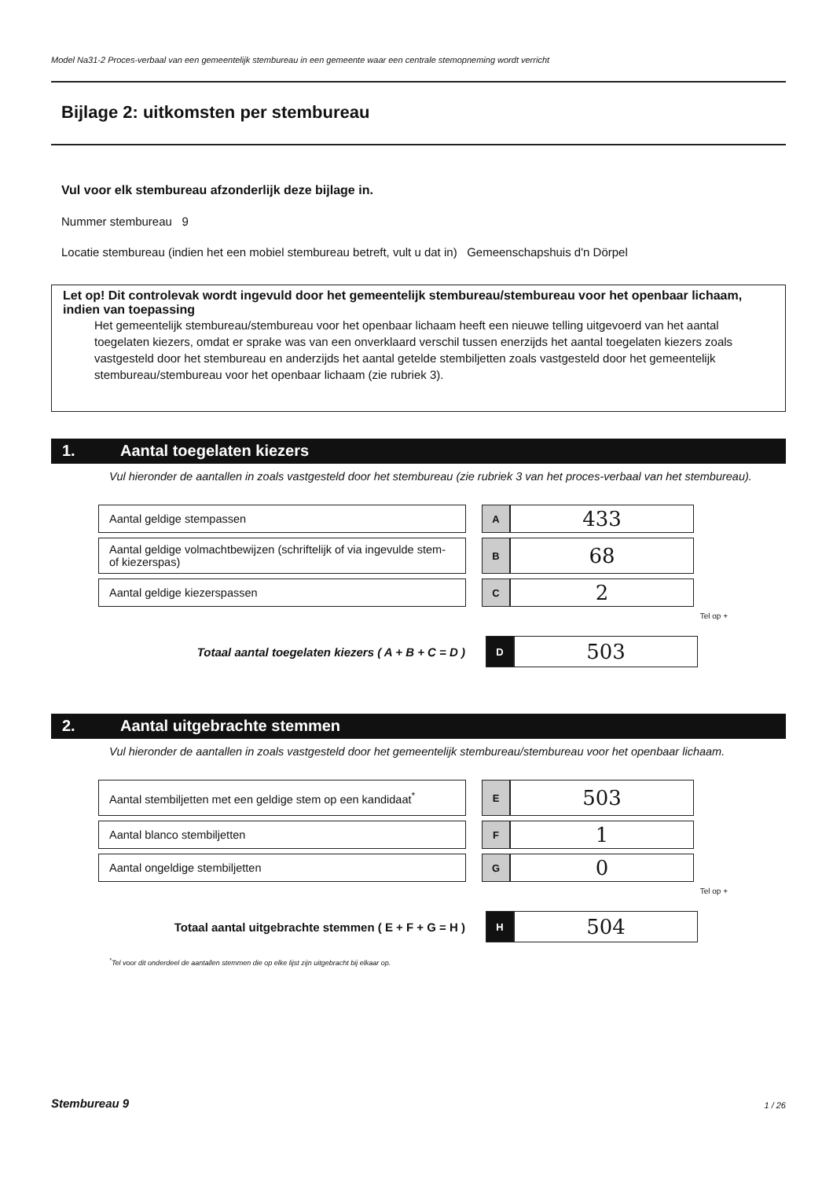Model Na31-2 Proces-verbaal van een gemeentelijk stembureau in een gemeente waar een centrale stemopneming wordt verricht
Bijlage 2: uitkomsten per stembureau
Vul voor elk stembureau afzonderlijk deze bijlage in.
Nummer stembureau 9
Locatie stembureau (indien het een mobiel stembureau betreft, vult u dat in) Gemeenschapshuis d'n Dörpel
Let op! Dit controlevak wordt ingevuld door het gemeentelijk stembureau/stembureau voor het openbaar lichaam, indien van toepassing
Het gemeentelijk stembureau/stembureau voor het openbaar lichaam heeft een nieuwe telling uitgevoerd van het aantal toegelaten kiezers, omdat er sprake was van een onverklaard verschil tussen enerzijds het aantal toegelaten kiezers zoals vastgesteld door het stembureau en anderzijds het aantal getelde stembiljetten zoals vastgesteld door het gemeentelijk stembureau/stembureau voor het openbaar lichaam (zie rubriek 3).
1. Aantal toegelaten kiezers
Vul hieronder de aantallen in zoals vastgesteld door het stembureau (zie rubriek 3 van het proces-verbaal van het stembureau).
| Aantal geldige stempassen | | A | 433 |
| Aantal geldige volmachtbewijzen (schriftelijk of via ingevulde stem- of kiezerspas) | | B | 68 |
| Aantal geldige kiezerspassen | | C | 2 |
Tel op +
| Totaal aantal toegelaten kiezers ( A + B + C = D ) | | D | 503 |
2. Aantal uitgebrachte stemmen
Vul hieronder de aantallen in zoals vastgesteld door het gemeentelijk stembureau/stembureau voor het openbaar lichaam.
| Aantal stembiljetten met een geldige stem op een kandidaat<sup>*</sup> | | E | 503 |
| Aantal blanco stembiljetten | | F | 1 |
| Aantal ongeldige stembiljetten | | G | 0 |
Tel op +
| Totaal aantal uitgebrachte stemmen ( E + F + G = H ) | | H | 504 |
<sup>*</sup> Tel voor dit onderdeel de aantallen stemmen die op elke lijst zijn uitgebracht bij elkaar op.
Stembureau 9 1 / 26